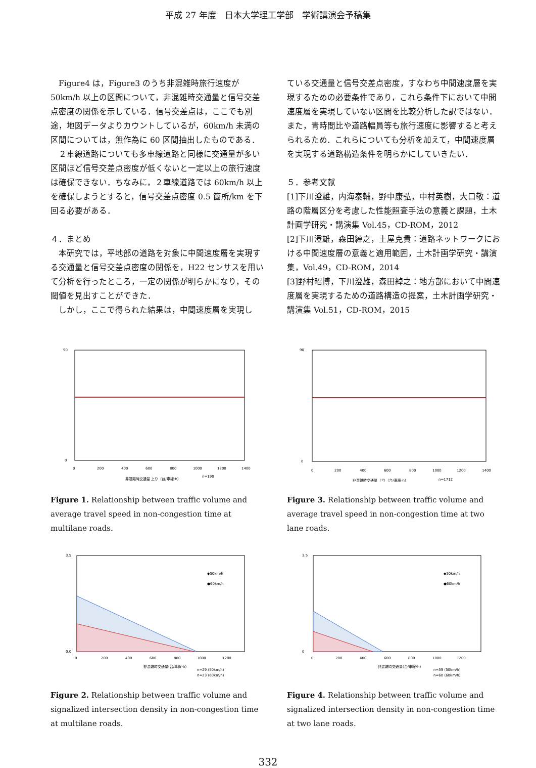平成 27 年度　日本大学理工学部　学術講演会予稿集
　Figure4 は，Figure3 のうち非混雑時旅行速度が 50km/h 以上の区間について，非混雑時交通量と信号交差点密度の関係を示している．信号交差点は，ここでも別途，地図データよりカウントしているが，60km/h 未満の区間については，無作為に 60 区間抽出したものである．
　２車線道路についても多車線道路と同様に交通量が多い区間ほど信号交差点密度が低くないと一定以上の旅行速度は確保できない．ちなみに，２車線道路では 60km/h 以上を確保しようとすると，信号交差点密度 0.5 箇所/km を下回る必要がある．
４．まとめ
　本研究では，平地部の道路を対象に中間速度層を実現する交通量と信号交差点密度の関係を，H22 センサスを用いて分析を行ったところ，一定の関係が明らかになり，その閾値を見出すことができた．
　しかし，ここで得られた結果は，中間速度層を実現し
ている交通量と信号交差点密度，すなわち中間速度層を実現するための必要条件であり，これら条件下において中間速度層を実現していない区間を比較分析した訳ではない．また，青時間比や道路幅員等も旅行速度に影響すると考えられるため．これらについても分析を加えて，中間速度層を実現する道路構造条件を明らかにしていきたい．
５．参考文献
[1]下川澄雄，内海泰輔，野中康弘，中村英樹，大口敬：道路の階層区分を考慮した性能照査手法の意義と課題，土木計画学研究・講演集 Vol.45，CD-ROM，2012
[2]下川澄雄，森田綽之，土屋克貴：道路ネットワークにおける中間速度層の意義と適用範囲，土木計画学研究・講演集，Vol.49，CD-ROM，2014
[3]野村昭博，下川澄雄，森田綽之：地方部において中間速度層を実現するための道路構造の提案，土木計画学研究・講演集 Vol.51，CD-ROM，2015
90
0
0
200
400
600
800
1000
1200
1400
非混雑時交通量 上り（台/車線･h）
n=190
Figure 1. Relationship between traffic volume and average travel speed in non-congestion time at multilane roads.
90
0
0
200
400
600
800
1000
1200
1400
非混雑時交通量 上り（台/車線･h）
n=1712
Figure 3. Relationship between traffic volume and average travel speed in non-congestion time at two lane roads.
3.5
0.0
◆50km/h
●60km/h
0
200
400
600
800
1000
1200
非混雑時交通量(台/車線･h)
n=29 (50km/h)
n=23 (60km/h)
Figure 2. Relationship between traffic volume and signalized intersection density in non-congestion time at multilane roads.
3.5
0
◆50km/h
●60km/h
0
200
400
600
800
1000
1200
非混雑時交通量(台/車線･h)
n=59 (50km/h)
n=60 (60km/h)
Figure 4. Relationship between traffic volume and signalized intersection density in non-congestion time at two lane roads.
332